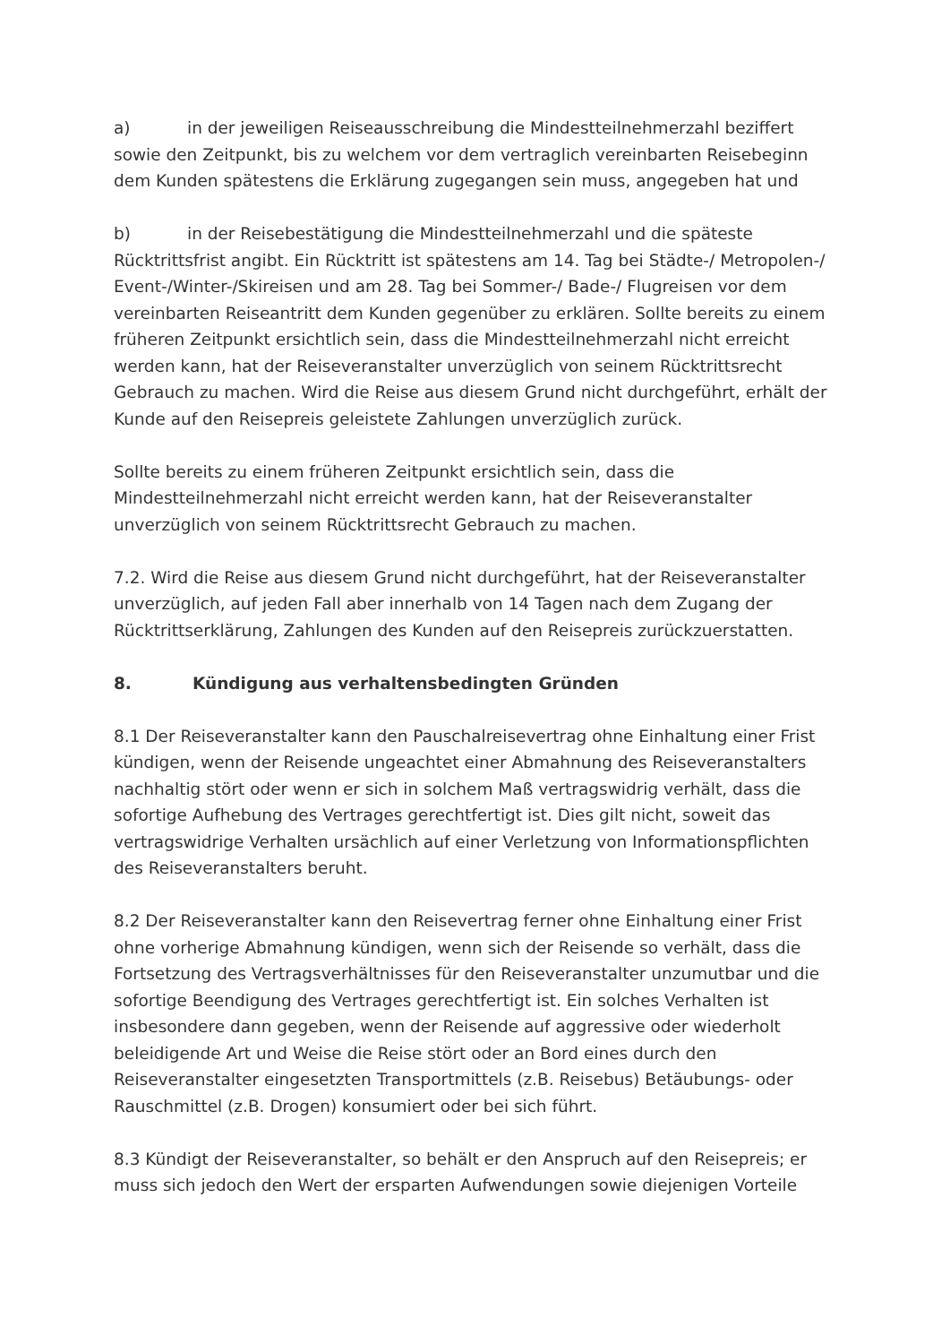a) in der jeweiligen Reiseausschreibung die Mindestteilnehmerzahl beziffert sowie den Zeitpunkt, bis zu welchem vor dem vertraglich vereinbarten Reisebeginn dem Kunden spätestens die Erklärung zugegangen sein muss, angegeben hat und
b) in der Reisebestätigung die Mindestteilnehmerzahl und die späteste Rücktrittsfrist angibt. Ein Rücktritt ist spätestens am 14. Tag bei Städte-/ Metropolen-/ Event-/Winter-/Skireisen und am 28. Tag bei Sommer-/ Bade-/ Flugreisen vor dem vereinbarten Reiseantritt dem Kunden gegenüber zu erklären. Sollte bereits zu einem früheren Zeitpunkt ersichtlich sein, dass die Mindestteilnehmerzahl nicht erreicht werden kann, hat der Reiseveranstalter unverzüglich von seinem Rücktrittsrecht Gebrauch zu machen. Wird die Reise aus diesem Grund nicht durchgeführt, erhält der Kunde auf den Reisepreis geleistete Zahlungen unverzüglich zurück.
Sollte bereits zu einem früheren Zeitpunkt ersichtlich sein, dass die Mindestteilnehmerzahl nicht erreicht werden kann, hat der Reiseveranstalter unverzüglich von seinem Rücktrittsrecht Gebrauch zu machen.
7.2. Wird die Reise aus diesem Grund nicht durchgeführt, hat der Reiseveranstalter unverzüglich, auf jeden Fall aber innerhalb von 14 Tagen nach dem Zugang der Rücktrittserklärung, Zahlungen des Kunden auf den Reisepreis zurückzuerstatten.
8. Kündigung aus verhaltensbedingten Gründen
8.1 Der Reiseveranstalter kann den Pauschalreisevertrag ohne Einhaltung einer Frist kündigen, wenn der Reisende ungeachtet einer Abmahnung des Reiseveranstalters nachhaltig stört oder wenn er sich in solchem Maß vertragswidrig verhält, dass die sofortige Aufhebung des Vertrages gerechtfertigt ist. Dies gilt nicht, soweit das vertragswidrige Verhalten ursächlich auf einer Verletzung von Informationspflichten des Reiseveranstalters beruht.
8.2 Der Reiseveranstalter kann den Reisevertrag ferner ohne Einhaltung einer Frist ohne vorherige Abmahnung kündigen, wenn sich der Reisende so verhält, dass die Fortsetzung des Vertragsverhältnisses für den Reiseveranstalter unzumutbar und die sofortige Beendigung des Vertrages gerechtfertigt ist. Ein solches Verhalten ist insbesondere dann gegeben, wenn der Reisende auf aggressive oder wiederholt beleidigende Art und Weise die Reise stört oder an Bord eines durch den Reiseveranstalter eingesetzten Transportmittels (z.B. Reisebus) Betäubungs- oder Rauschmittel (z.B. Drogen) konsumiert oder bei sich führt.
8.3 Kündigt der Reiseveranstalter, so behält er den Anspruch auf den Reisepreis; er muss sich jedoch den Wert der ersparten Aufwendungen sowie diejenigen Vorteile